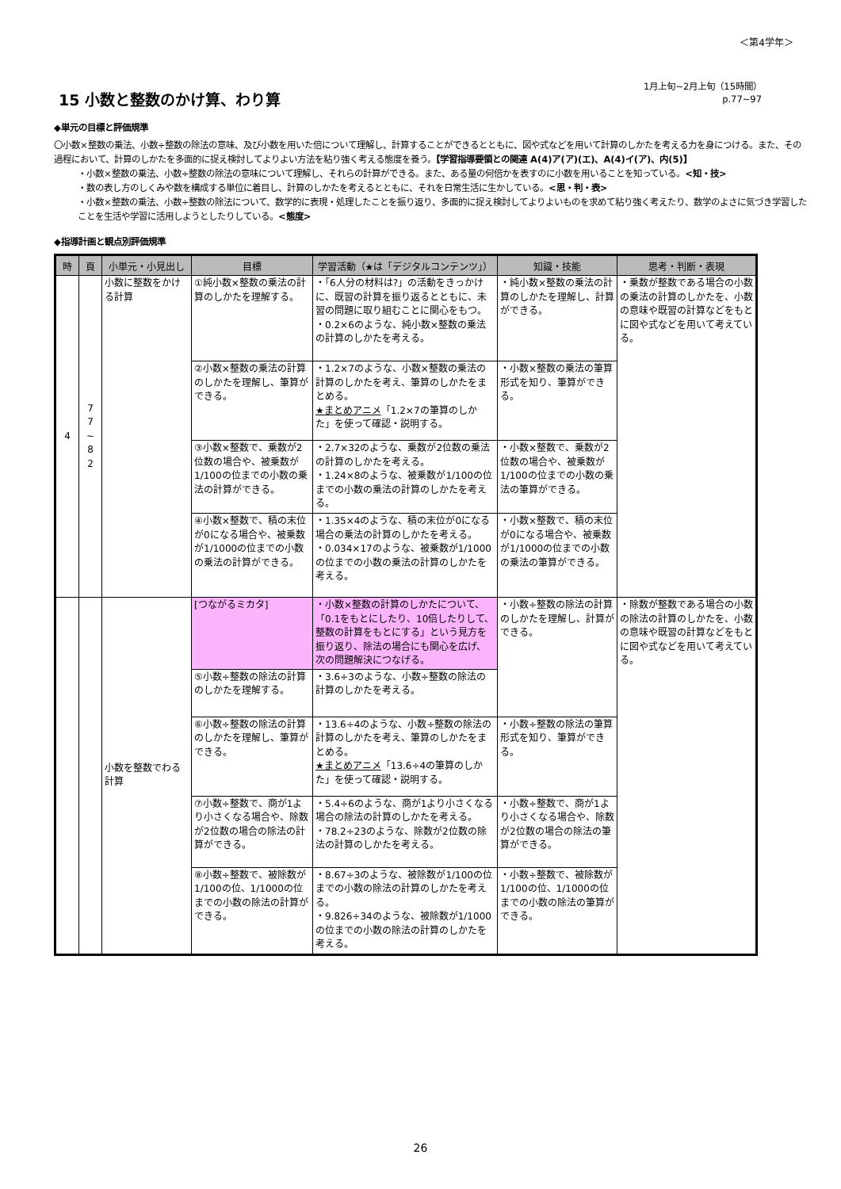＜第4学年＞
15 小数と整数のかけ算、わり算
1月上旬~2月上旬（15時間）
p.77~97
◆単元の目標と評価規準
〇小数×整数の乗法、小数÷整数の除法の意味、及び小数を用いた倍について理解し、計算することができるとともに、図や式などを用いて計算のしかたを考える力を身につける。また、その過程において、計算のしかたを多面的に捉え検討してよりよい方法を粘り強く考える態度を養う。【学習指導要領との関連 A(4)ア(ア)(エ)、A(4)イ(ア)、内(5)】
・小数×整数の乗法、小数÷整数の除法の意味について理解し、それらの計算ができる。また、ある量の何倍かを表すのに小数を用いることを知っている。<知・技>
・数の表し方のしくみや数を構成する単位に着目し、計算のしかたを考えるとともに、それを日常生活に生かしている。<思・判・表>
・小数×整数の乗法、小数÷整数の除法について、数学的に表現・処理したことを振り返り、多面的に捉え検討してよりよいものを求めて粘り強く考えたり、数学のよさに気づき学習したことを生活や学習に活用しようとしたりしている。<態度>
◆指導計画と観点別評価規準
| 時 | 頁 | 小単元・小見出し | 目標 | 学習活動（★は「デジタルコンテンツ」） | 知識・技能 | 思考・判断・表現 |
| --- | --- | --- | --- | --- | --- | --- |
| 4 | 7 7 ~ 8 2 | 小数に整数をかける計算 | ①純小数×整数の乗法の計算のしかたを理解する。 | ・「6人分の材料は?」の活動をきっかけに、既習の計算を振り返るとともに、未習の問題に取り組むことに関心をもつ。 ・0.2×6のような、純小数×整数の乗法の計算のしかたを考える。 | ・純小数×整数の乗法の計算のしかたを理解し、計算ができる。 | ・乗数が整数である場合の小数の乗法の計算のしかたを、小数の意味や既習の計算などをもとに図や式などを用いて考えている。 |
| | | | ②小数×整数の乗法の計算のしかたを理解し、筆算ができる。 | ・1.2×7のような、小数×整数の乗法の計算のしかたを考え、筆算のしかたをまとめる。 ★まとめアニメ 「1.2×7の筆算のしかた」を使って確認・説明する。 | ・小数×整数の乗法の筆算形式を知り、筆算ができる。 | |
| | | | ③小数×整数で、乗数が2位数の場合や、被乗数が1/100の位までの小数の乗法の計算ができる。 | ・2.7×32のような、乗数が2位数の乗法の計算のしかたを考える。 ・1.24×8のような、被乗数が1/100の位までの小数の乗法の計算のしかたを考える。 | ・小数×整数で、乗数が2位数の場合や、被乗数が1/100の位までの小数の乗法の筆算ができる。 | |
| | | | ④小数×整数で、積の末位が0になる場合や、被乗数が1/1000の位までの小数の乗法の計算ができる。 | ・1.35×4のような、積の末位が0になる場合の乗法の計算のしかたを考える。 ・0.034×17のような、被乗数が1/1000の位までの小数の乗法の計算のしかたを考える。 | ・小数×整数で、積の末位が0になる場合や、被乗数が1/1000の位までの小数の乗法の筆算ができる。 | |
| | | 小数を整数でわる計算 | [つながるミカタ] | ・小数×整数の計算のしかたについて、「0.1をもとにしたり、10倍したりして、整数の計算をもとにする」という見方を振り返り、除法の場合にも関心を広げ、次の問題解決につなげる。 | ・小数÷整数の除法の計算のしかたを理解し、計算ができる。 | ・除数が整数である場合の小数の除法の計算のしかたを、小数の意味や既習の計算などをもとに図や式などを用いて考えている。 |
| | | | ⑤小数÷整数の除法の計算のしかたを理解する。 | ・3.6÷3のような、小数÷整数の除法の計算のしかたを考える。 | | |
| | | | ⑥小数÷整数の除法の計算のしかたを理解し、筆算ができる。 | ・13.6÷4のような、小数÷整数の除法の計算のしかたを考え、筆算のしかたをまとめる。 ★まとめアニメ 「13.6÷4の筆算のしかた」を使って確認・説明する。 | ・小数÷整数の除法の筆算形式を知り、筆算ができる。 | |
| | | | ⑦小数÷整数で、商が1より小さくなる場合や、除数が2位数の場合の除法の計算ができる。 | ・5.4÷6のような、商が1より小さくなる場合の除法の計算のしかたを考える。 ・78.2÷23のような、除数が2位数の除法の計算のしかたを考える。 | ・小数÷整数で、商が1より小さくなる場合や、除数が2位数の場合の除法の筆算ができる。 | |
| | | | ⑧小数÷整数で、被除数が1/100の位、1/1000の位までの小数の除法の計算ができる。 | ・8.67÷3のような、被除数が1/100の位までの小数の除法の計算のしかたを考える。 ・9.826÷34のような、被除数が1/1000の位までの小数の除法の計算のしかたを考える。 | ・小数÷整数で、被除数が1/100の位、1/1000の位までの小数の除法の筆算ができる。 | |
26